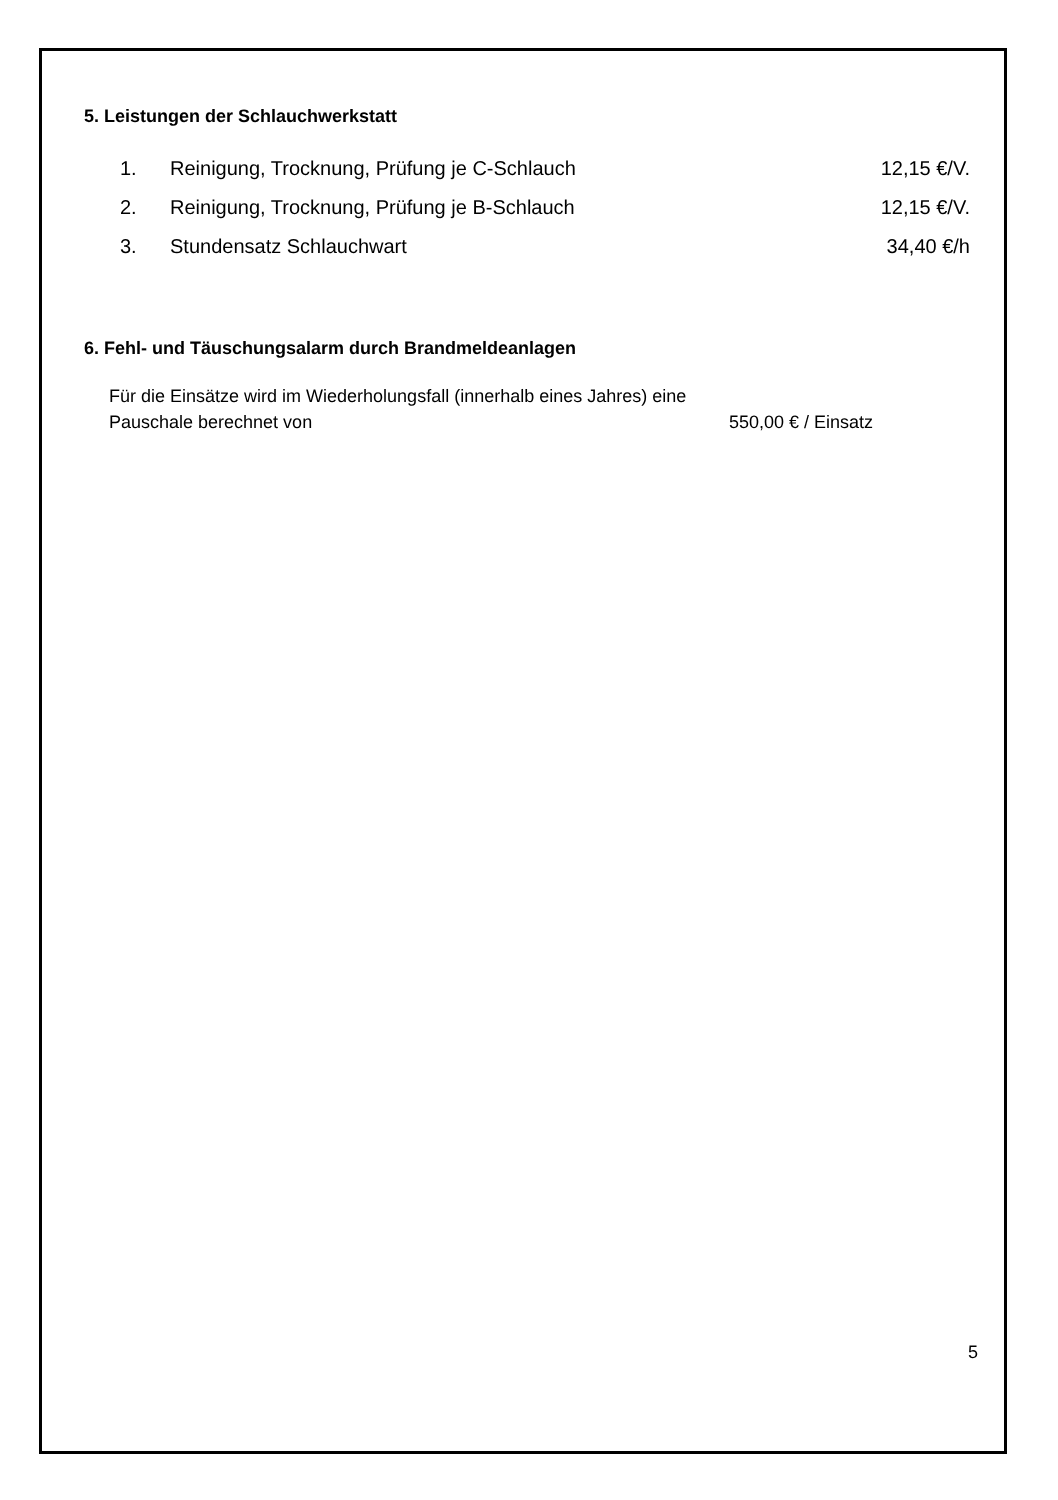5. Leistungen der Schlauchwerkstatt
| 1. | Reinigung, Trocknung, Prüfung je C-Schlauch | 12,15 €/V. |
| 2. | Reinigung, Trocknung, Prüfung je B-Schlauch | 12,15 €/V. |
| 3. | Stundensatz Schlauchwart | 34,40 €/h |
6. Fehl- und Täuschungsalarm durch Brandmeldeanlagen
Für die Einsätze wird im Wiederholungsfall (innerhalb eines Jahres) eine Pauschale berechnet von
550,00 € / Einsatz
5